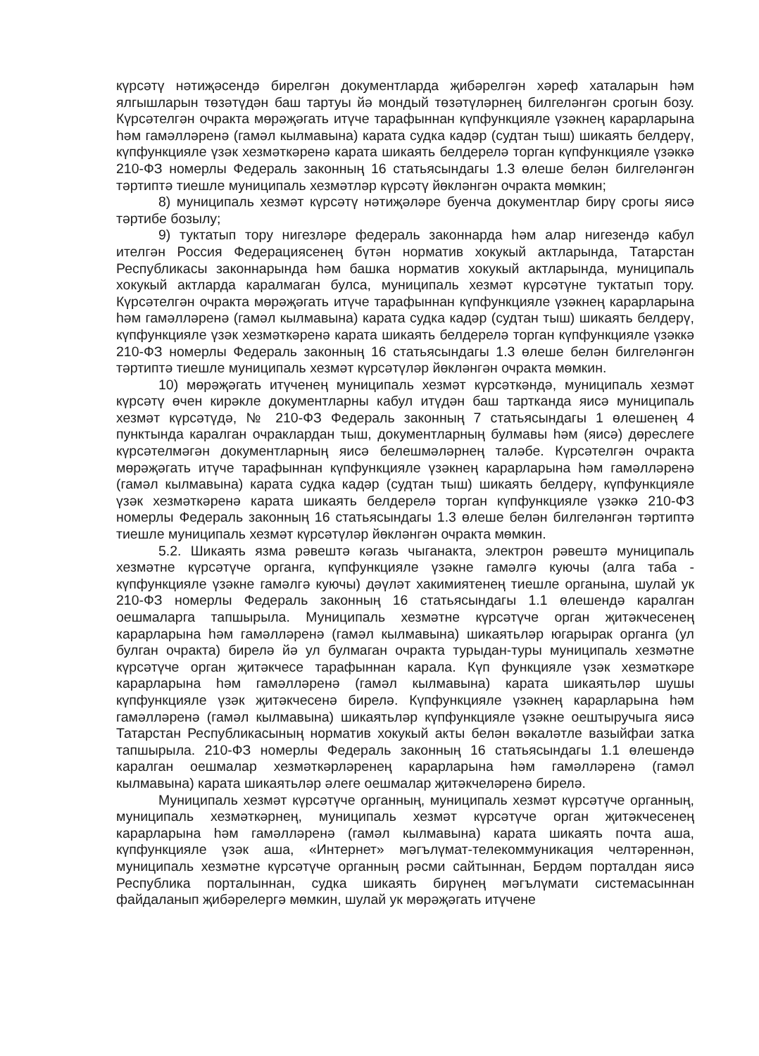күрсәтү нәтиҗәсендә бирелгән документларда җибәрелгән хәреф хаталарын һәм ялгышларын төзәтүдән баш тартуы йә мондый төзәтүләрнең билгеләнгән срогын бозу. Күрсәтелгән очракта мөрәҗәгать итүче тарафыннан күпфункцияле үзәкнең карарларына һәм гамәлләренә (гамәл кылмавына) карата судка кадәр (судтан тыш) шикаять белдерү, күпфункцияле үзәк хезмәткәренә карата шикаять белдерелә торган күпфункцияле үзәккә 210-ФЗ номерлы Федераль законның 16 статьясындагы 1.3 өлеше белән билгеләнгән тәртиптә тиешле муниципаль хезмәтләр күрсәтү йөкләнгән очракта мөмкин;
8) муниципаль хезмәт күрсәтү нәтиҗәләре буенча документлар бирү срогы яисә тәртибе бозылу;
9) туктатып тору нигезләре федераль законнарда һәм алар нигезендә кабул ителгән Россия Федерациясенең бүтән норматив хокукый актларында, Татарстан Республикасы законнарында һәм башка норматив хокукый актларында, муниципаль хокукый актларда каралмаган булса, муниципаль хезмәт күрсәтүне туктатып тору. Күрсәтелгән очракта мөрәҗәгать итүче тарафыннан күпфункцияле үзәкнең карарларына һәм гамәлләренә (гамәл кылмавына) карата судка кадәр (судтан тыш) шикаять белдерү, күпфункцияле үзәк хезмәткәренә карата шикаять белдерелә торган күпфункцияле үзәккә 210-ФЗ номерлы Федераль законның 16 статьясындагы 1.3 өлеше белән билгеләнгән тәртиптә тиешле муниципаль хезмәт күрсәтүләр йөкләнгән очракта мөмкин.
10) мөрәҗәгать итүченең муниципаль хезмәт күрсәткәндә, муниципаль хезмәт күрсәтү өчен кирәкле документларны кабул итүдән баш тартканда яисә муниципаль хезмәт күрсәтүдә, № 210-ФЗ Федераль законның 7 статьясындагы 1 өлешенең 4 пунктында каралган очраклардан тыш, документларның булмавы һәм (яисә) дөреслеге күрсәтелмәгән документларның яисә белешмәләрнең таләбе. Күрсәтелгән очракта мөрәҗәгать итүче тарафыннан күпфункцияле үзәкнең карарларына һәм гамәлләренә (гамәл кылмавына) карата судка кадәр (судтан тыш) шикаять белдерү, күпфункцияле үзәк хезмәткәренә карата шикаять белдерелә торган күпфункцияле үзәккә 210-ФЗ номерлы Федераль законның 16 статьясындагы 1.3 өлеше белән билгеләнгән тәртиптә тиешле муниципаль хезмәт күрсәтүләр йөкләнгән очракта мөмкин.
5.2. Шикаять язма рәвештә кәгазь чыганакта, электрон рәвештә муниципаль хезмәтне күрсәтүче органга, күпфункцияле үзәкне гамәлгә куючы (алга таба - күпфункцияле үзәкне гамәлгә куючы) дәүләт хакимиятенең тиешле органына, шулай ук 210-ФЗ номерлы Федераль законның 16 статьясындагы 1.1 өлешендә каралган оешмаларга тапшырыла. Муниципаль хезмәтне күрсәтүче орган җитәкчесенең карарларына һәм гамәлләренә (гамәл кылмавына) шикаятьләр югарырак органга (ул булган очракта) бирелә йә ул булмаган очракта турыдан-туры муниципаль хезмәтне күрсәтүче орган җитәкчесе тарафыннан карала. Күп функцияле үзәк хезмәткәре карарларына һәм гамәлләренә (гамәл кылмавына) карата шикаятьләр шушы күпфункцияле үзәк җитәкчесенә бирелә. Күпфункцияле үзәкнең карарларына һәм гамәлләренә (гамәл кылмавына) шикаятьләр күпфункцияле үзәкне оештыручыга яисә Татарстан Республикасының норматив хокукый акты белән вәкаләтле вазыйфаи затка тапшырыла. 210-ФЗ номерлы Федераль законның 16 статьясындагы 1.1 өлешендә каралган оешмалар хезмәткәрләренең карарларына һәм гамәлләренә (гамәл кылмавына) карата шикаятьләр әлеге оешмалар җитәкчеләренә бирелә.
Муниципаль хезмәт күрсәтүче органның, муниципаль хезмәт күрсәтүче органның, муниципаль хезмәткәрнең, муниципаль хезмәт күрсәтүче орган җитәкчесенең карарларына һәм гамәлләренә (гамәл кылмавына) карата шикаять почта аша, күпфункцияле үзәк аша, «Интернет» мәгълүмат-телекоммуникация челтәреннән, муниципаль хезмәтне күрсәтүче органның рәсми сайтыннан, Бердәм порталдан яисә Республика порталыннан, судка шикаять бирүнең мәгълүмати системасыннан файдаланып җибәрелергә мөмкин, шулай ук мөрәҗәгать итүчене